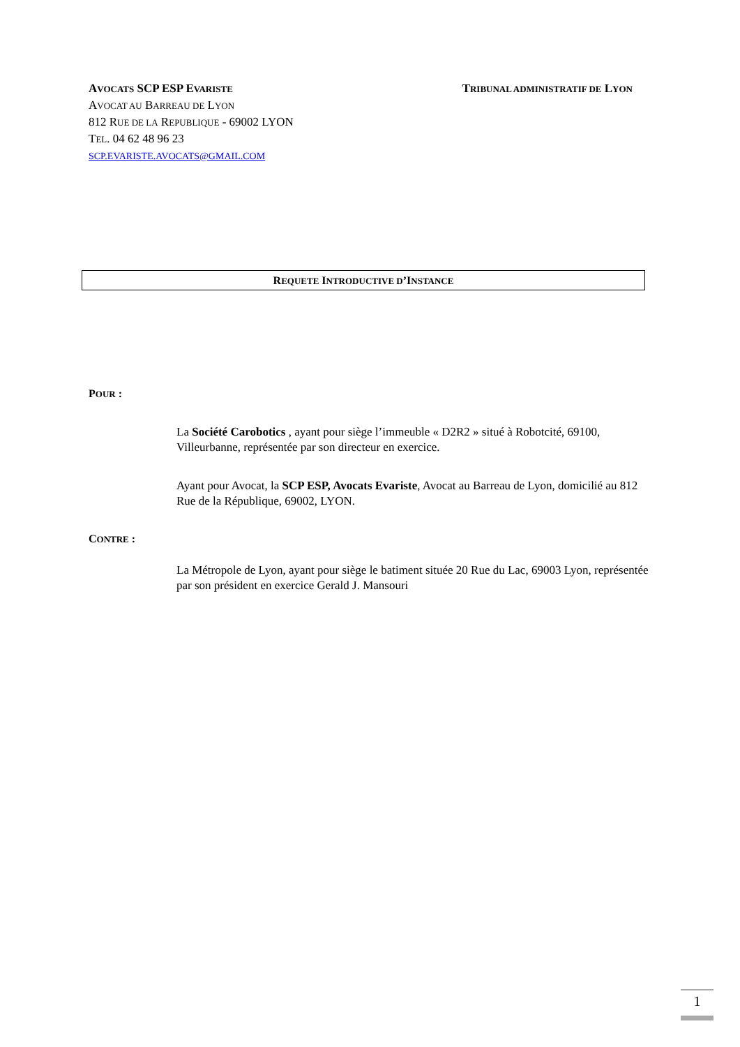AVOCATS SCP ESP EVARISTE
AVOCAT AU BARREAU DE LYON
812 RUE DE LA REPUBLIQUE - 69002 LYON
TEL. 04 62 48 96 23
SCP.EVARISTE.AVOCATS@GMAIL.COM
TRIBUNAL ADMINISTRATIF DE LYON
REQUETE INTRODUCTIVE D’INSTANCE
POUR :
La Société Carobotics , ayant pour siège l’immeuble « D2R2 » situé à Robotcité, 69100, Villeurbanne, représentée par son directeur en exercice.
Ayant pour Avocat, la SCP ESP, Avocats Evariste, Avocat au Barreau de Lyon, domicilié au 812 Rue de la République, 69002, LYON.
CONTRE :
La Métropole de Lyon, ayant pour siège le batiment située 20 Rue du Lac, 69003 Lyon, représentée par son président en exercice Gerald J. Mansouri
1